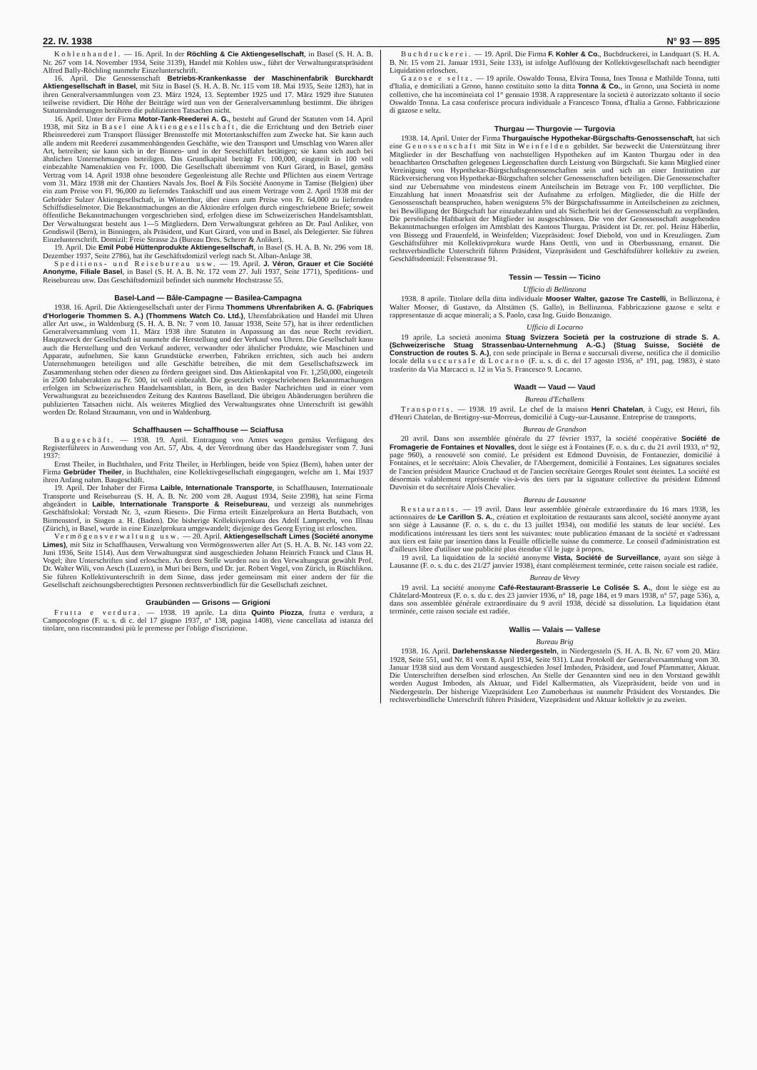22. IV. 1938 N° 93 — 895
Kohlenhandel. — 16. April. In der Röchling & Cie Aktiengesellschaft, in Basel (S. H. A. B. Nr. 267 vom 14. November 1934, Seite 3139), Handel mit Kohlen usw., führt der Verwaltungsratspräsident Alfred Bally-Röchling nunmehr Einzelunterschrift.
16. April. Die Genossenschaft Betriebs-Krankenkasse der Maschinenfabrik Burckhardt Aktiengesellschaft in Basel, mit Sitz in Basel (S. H. A. B. Nr. 115 vom 18. Mai 1935, Seite 1283), hat in ihren Generalversammlungen vom 23. März 1924, 13. September 1925 und 17. März 1929 ihre Statuten teilweise revidiert. Die Höhe der Beiträge wird nun von der Generalversammlung bestimmt. Die übrigen Statutenänderungen berühren die publizierten Tatsachen nicht.
16. April. Unter der Firma Motor-Tank-Reederei A. G., besteht auf Grund der Statuten vom 14. April 1938, mit Sitz in Basel eine Aktiengesellschaft, die die Errichtung und den Betrieb einer Rheinreederei zum Transport flüssiger Brennstoffe mit Motortankschiffen zum Zwecke hat. Sie kann auch alle andern mit Reederei zusammenhängenden Geschäfte, wie den Transport und Umschlag von Waren aller Art, betreiben; sie kann sich in der Binnen- und in der Seeschiffahrt betätigen; sie kann sich auch bei ähnlichen Unternehmungen beteiligen. Das Grundkapital beträgt Fr. 100,000, eingeteilt in 100 voll einbezahlte Namenaktien von Fr. 1000. Die Gesellschaft übernimmt von Kurt Girard, in Basel, gemäss Vertrag vom 14. April 1938 ohne besondere Gegenleistung alle Rechte und Pflichten aus einem Vertrage vom 31. März 1938 mit der Chantiers Navals Jos. Boel & Fils Société Anonyme in Tamise (Belgien) über ein zum Preise von Fl. 96,000 zu lieferndes Tankschiff und aus einem Vertrage vom 2. April 1938 mit der Gebrüder Sulzer Aktiengesellschaft, in Winterthur, über einen zum Preise von Fr. 64,000 zu liefernden Schiffsdieselmotor. Die Bekanntmachungen an die Aktionäre erfolgen durch eingeschriebene Briefe; soweit öffentliche Bekanntmachungen vorgeschrieben sind, erfolgen diese im Schweizerischen Handelsamtsblatt. Der Verwaltungsrat besteht aus 1—5 Mitgliedern. Dem Verwaltungsrat gehören an Dr. Paul Anliker, von Gondiswil (Bern), in Binningen, als Präsident, und Kurt Girard, von und in Basel, als Delegierter. Sie führen Einzelunterschrift. Domizil: Freie Strasse 2a (Bureau Dres. Scherer & Anliker).
19. April. Die Emil Pobé Hüttenprodukte Aktiengesellschaft, in Basel (S. H. A. B. Nr. 296 vom 18. Dezember 1937, Seite 2786), hat ihr Geschäftsdomizil verlegt nach St. Alban-Anlage 38.
Speditions- und Reisebureau usw. — 19. April. J. Véron, Grauer et Cie Société Anonyme, Filiale Basel, in Basel (S. H. A. B. Nr. 172 vom 27. Juli 1937, Seite 1771), Speditions- und Reisebureau usw. Das Geschäftsdomizil befindet sich nunmehr Hochstrasse 55.
Basel-Land — Bâle-Campagne — Basilea-Campagna
1938. 16. April. Die Aktiengesellschaft unter der Firma Thommens Uhrenfabriken A. G. (Fabriques d'Horlogerie Thommen S. A.) (Thommens Watch Co. Ltd.), Uhrenfabrikation und Handel mit Uhren aller Art usw., in Waldenburg (S. H. A. B. Nr. 7 vom 10. Januar 1938, Seite 57), hat in ihrer ordentlichen Generalversammlung vom 11. März 1938 ihre Statuten in Anpassung an das neue Recht revidiert. Hauptzweck der Gesellschaft ist nunmehr die Herstellung und der Verkauf von Uhren. Die Gesellschaft kann auch die Herstellung und den Verkauf anderer, verwandter oder ähnlicher Produkte, wie Maschinen und Apparate, aufnehmen. Sie kann Grundstücke erwerben, Fabriken errichten, sich auch bei andern Unternehmungen beteiligen und alle Geschäfte betreiben, die mit dem Gesellschaftszweck im Zusammenhang stehen oder diesen zu fördern geeignet sind. Das Aktienkapital von Fr. 1,250,000, eingeteilt in 2500 Inhaberaktien zu Fr. 500, ist voll einbezahlt. Die gesetzlich vorgeschriebenen Bekanntmachungen erfolgen im Schweizerischen Handelsamtsblatt, in Bern, in den Basler Nachrichten und in einer vom Verwaltungsrat zu bezeichnenden Zeitung des Kantons Baselland. Die übrigen Abänderungen berühren die publizierten Tatsachen nicht. Als weiteres Mitglied des Verwaltungsrates ohne Unterschrift ist gewählt worden Dr. Roland Straumann, von und in Waldenburg.
Schaffhausen — Schaffhouse — Sciaffusa
Baugeschäft. — 1938. 19. April. Eintragung von Amtes wegen gemäss Verfügung des Registerführers in Anwendung von Art. 57, Abs. 4, der Verordnung über das Handelsregister vom 7. Juni 1937:
Ernst Theiler, in Buchthalen, und Fritz Theiler, in Herblingen, beide von Spiez (Bern), haben unter der Firma Gebrüder Theiler, in Buchthalen, eine Kollektivgesellschaft eingegangen, welche am 1. Mai 1937 ihren Anfang nahm. Baugeschäft.
19. April. Der Inhaber der Firma Laible, Internationale Transporte, in Schaffhausen, Internationale Transporte und Reisebureau (S. H. A. B. Nr. 200 vom 28. August 1934, Seite 2398), hat seine Firma abgeändert in Laible, Internationale Transporte & Reisebureau, und verzeigt als nunmehriges Geschäftslokal: Vorstadt Nr. 3, «zum Riesen». Die Firma erteilt Einzelprokura an Herta Butzbach, von Birmenstorf, in Singen a. H. (Baden). Die bisherige Kollektivprokura des Adolf Lamprecht, von Illnau (Zürich), in Basel, wurde in eine Einzelprokura umgewandelt; diejenige des Georg Eyring ist erloschen.
Vermögensverwaltung usw. — 20. April. Aktiengesellschaft Limes (Société anonyme Limes), mit Sitz in Schaffhausen, Verwaltung von Vermögenswerten aller Art (S. H. A. B. Nr. 143 vom 22. Juni 1936, Seite 1514). Aus dem Verwaltungsrat sind ausgeschieden Johann Heinrich Franck und Claus H. Vogel; ihre Unterschriften sind erloschen. An deren Stelle wurden neu in den Verwaltungsrat gewählt Prof. Dr. Walter Wili, von Aesch (Luzern), in Muri bei Bern, und Dr. jur. Robert Vogel, von Zürich, in Rüschlikon. Sie führen Kollektivunterschrift in dem Sinne, dass jeder gemeinsam mit einer andern der für die Gesellschaft zeichnungsberechtigten Personen rechtsverbindlich für die Gesellschaft zeichnet.
Graubünden — Grisons — Grigioni
Frutta e verdura. — 1938. 19 aprile. La ditta Quinto Piozza, frutta e verdura, a Campocologno (F. u. s. di c. del 17 giugno 1937, n° 138, pagina 1408), viene cancellata ad istanza del titolare, non riscontrandosi più le premesse per l'obligo d'iscrizione.
Buchdruckerei. — 19. April. Die Firma F. Kohler & Co., Buchdruckerei, in Landquart (S. H. A. B. Nr. 15 vom 21. Januar 1931, Seite 133), ist infolge Auflösung der Kollektivgesellschaft nach beendigter Liquidation erloschen.
Gazose e seltz. — 19 aprile. Oswaldo Tonna, Elvira Tonna, Ines Tonna e Mathilde Tonna, tutti d'Italia, e domiciliati a Grono, hanno costituito sotto la ditta Tonna & Co., in Grono, una Società in nome collettivo, che ha incomineiata col 1° gennaio 1938. A rappresentare la società è autorizzato soltanto il socio Oswaldo Tonna. La casa conferisce procura individuale a Francesco Tonna, d'Italia a Grono. Fabbricazione di gazose e seltz.
Thurgau — Thurgovie — Turgovia
1938. 14. April. Unter der Firma Thurgauische Hypothekar-Bürgschafts-Genossenschaft, hat sich eine Genossenschaft mit Sitz in Weinfelden gebildet. Sie bezweckt die Unterstützung ihrer Mitglieder in der Beschaffung von nachstelligen Hypotheken auf im Kanton Thurgau oder in den benachbarten Ortschaften gelegenen Liegenschaften durch Leistung von Bürgschaft. Sie kann Mitglied einer Vereinigung von Hypothekar-Bürgschaftsgenossenschaften sein und sich an einer Institution zur Rückversicherung von Hypothekar-Bürgschaften solcher Genossenschaften beteiligen. Die Genossenschafter sind zur Uebernahme von mindestens einem Anteilschein im Betrage von Fr. 100 verpflichtet. Die Einzahlung hat innert Monatsfrist seit der Aufnahme zu erfolgen. Mitglieder, die die Hilfe der Genossenschaft beanspruchen, haben wenigstens 5% der Bürgschaftssumme in Anteilscheinen zu zeichnen, bei Bewilligung der Bürgschaft bar einzubezahlen und als Sicherheit bei der Genossenschaft zu verpfänden. Die persönliche Haftbarkeit der Mitglieder ist ausgeschlossen. Die von der Genossenschaft ausgehenden Bekanntmachungen erfolgen im Amtsblatt des Kantons Thurgau. Präsident ist Dr. rer. pol. Heinz Häberlin, von Bissegg und Frauenfeld, in Weinfelden; Vizepräsident: Josef Diebold, von und in Kreuzlingen. Zum Geschäftsführer mit Kollektivprokura wurde Hans Oettli, von und in Oberbussnang, ernannt. Die rechtsverbindliche Unterschrift führen Präsident, Vizepräsident und Geschäftsführer kollektiv zu zweien. Geschäftsdomizil: Felsenstrasse 91.
Tessin — Tessin — Ticino
Ufficio di Bellinzona
1938. 8 aprile. Titolare della ditta individuale Mooser Walter, gazose Tre Castelli, in Bellinzona, è Walter Mooser, di Gustavo, da Altstätten (S. Gallo), in Bellinzona. Fabbricazione gazose e seltz e rappresentanze di acque minerali; a S. Paolo, casa Ing. Guido Bonzanigo.
Ufficio di Locarno
19 aprile. La società anonima Stuag Svizzera Società per la costruzione di strade S. A. (Schweizerische Stuag Strassenbau-Unternehmung A.-G.) (Stuag Suisse, Société de Construction de routes S. A.), con sede principale in Berna e succursali diverse, notifica che il domicilio locale della succursale di Locarno (F. u. s. di c. del 17 agosto 1936, n° 191, pag. 1983), è stato trasferito da Via Marcacci n. 12 in Via S. Francesco 9. Locarno.
Waadt — Vaud — Vaud
Bureau d'Echallens
Transports. — 1938. 19 avril. Le chef de la maison Henri Chatelan, à Cugy, est Henri, fils d'Henri Chatelan, de Bretigny-sur-Morreus, domicilié à Cugy-sur-Lausanne. Entreprise de transports.
Bureau de Grandson
20 avril. Dans son assemblée générale du 27 février 1937, la société coopérative Société de Fromagerie de Fontaines et Novalles, dont le siège est à Fontaines (F. o. s. du c. du 21 avril 1933, n° 92, page 960), a renouvelé son comité. Le président est Edmond Duvoisin, de Fontanezier, domicilié à Fontaines, et le secrétaire: Aloïs Chevalier, de l'Abergement, domicilié à Fontaines. Les signatures sociales de l'ancien président Maurice Cruchaud et de l'ancien secrétaire Georges Roulet sont éteintes. La société est désormais valablement représentée vis-à-vis des tiers par la signature collective du président Edmond Duvoisin et du secrétaire Aloïs Chevalier.
Bureau de Lausanne
Restaurants. — 19 avril. Dans leur assemblée générale extraordinaire du 16 mars 1938, les actionnaires de Le Carillon S. A., création et exploitation de restaurants sans alcool, société anonyme ayant son siège à Lausanne (F. o. s. du c. du 13 juillet 1934), ont modifié les statuts de leur société. Les modifications intéressant les tiers sont les suivantes: toute publication émanant de la société et s'adressant aux tiers est faite par insertion dans la Feuille officielle suisse du commerce. Le conseil d'administration est d'ailleurs libre d'utiliser une publicité plus étendue s'il le juge à propos.
19 avril. La liquidation de la société anonyme Vista, Société de Surveillance, ayant son siège à Lausanne (F. o. s. du c. des 21/27 janvier 1938), étant complètement terminée, cette raison sociale est radiée.
Bureau de Vevey
19 avril. La société anonyme Café-Restaurant-Brasserie Le Colisée S. A., dont le siège est au Châtelard-Montreux (F. o. s. du c. des 23 janvier 1936, n° 18, page 184, et 9 mars 1938, n° 57, page 536), a, dans son assemblée générale extraordinaire du 9 avril 1938, décidé sa dissolution. La liquidation étant terminée, cette raison sociale est radiée.
Wallis — Valais — Vallese
Bureau Brig
1938. 16. April. Darlehenskasse Niedergesteln, in Niedergesteln (S. H. A. B. Nr. 67 vom 20. März 1928, Seite 551, und Nr. 81 vom 8. April 1934, Seite 931). Laut Protokoll der Generalversammlung vom 30. Januar 1938 sind aus dem Vorstand ausgeschieden Josef Imboden, Präsident, und Josef Pfammatter, Aktuar. Die Unterschriften derselben sind erloschen. An Stelle der Genannten sind neu in den Vorstand gewählt worden August Imboden, als Aktuar, und Fidel Kalbermatten, als Vizepräsident, beide von und in Niedergesteln. Der bisherige Vizepräsident Leo Zumoberhaus ist nunmehr Präsident des Vorstandes. Die rechtsverbindliche Unterschrift führen Präsident, Vizepräsident und Aktuar kollektiv je zu zweien.